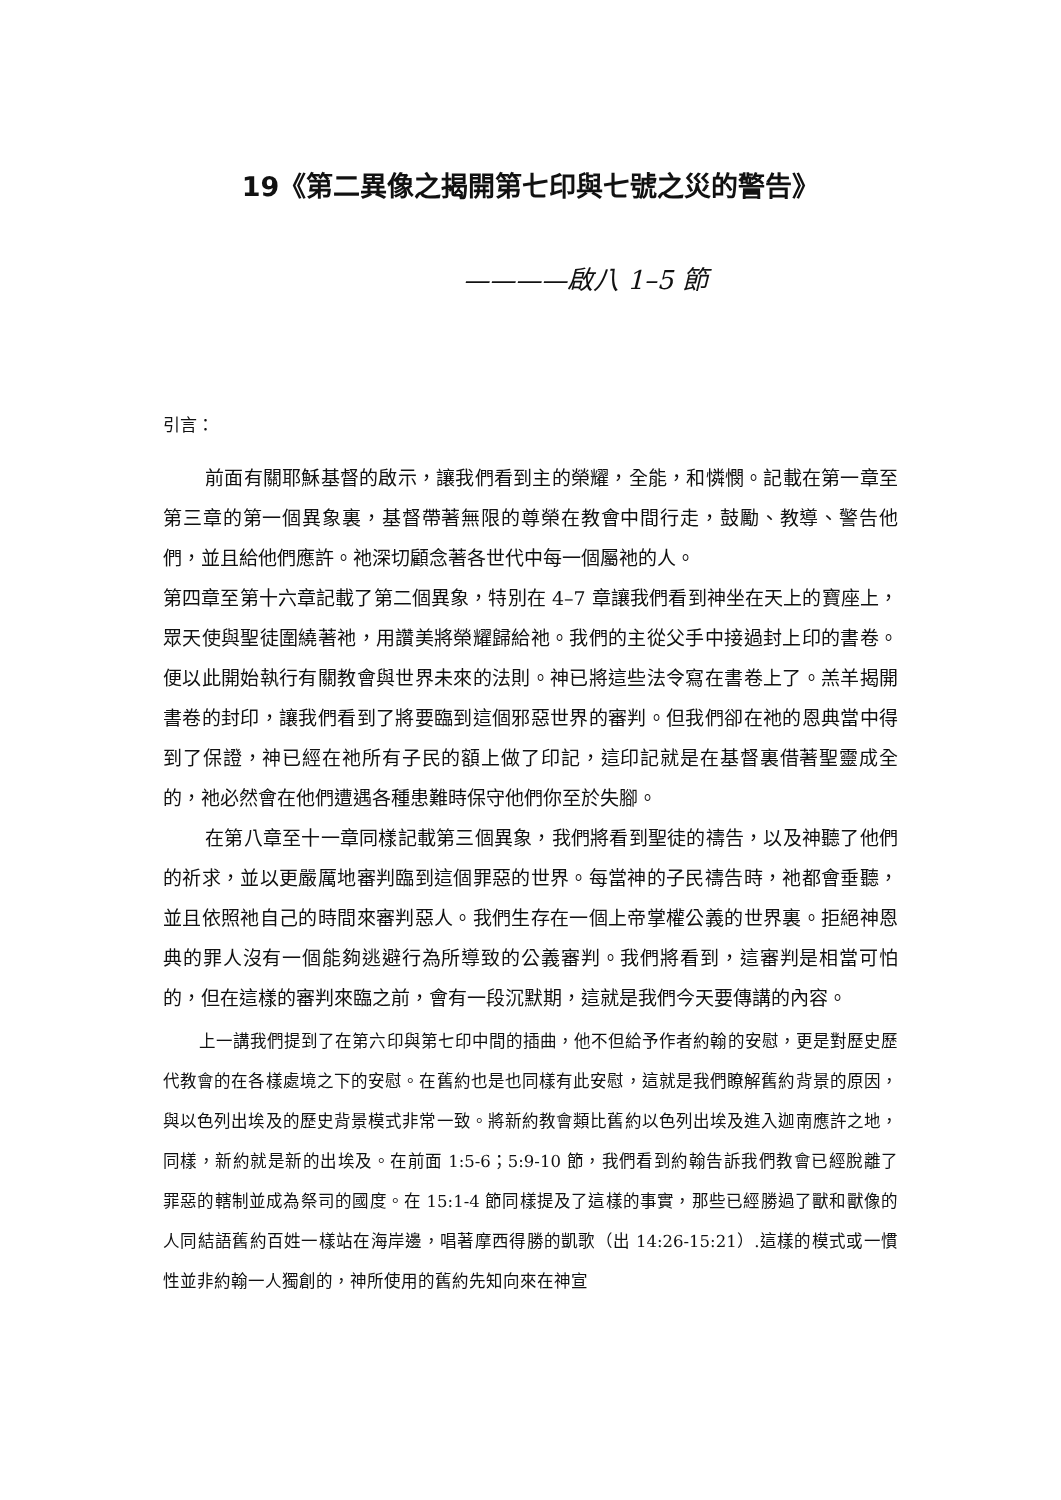19《第二異像之揭開第七印與七號之災的警告》
————啟八 1–5 節
引言：
前面有關耶穌基督的啟示，讓我們看到主的榮耀，全能，和憐憫。記載在第一章至第三章的第一個異象裏，基督帶著無限的尊榮在教會中間行走，鼓勵、教導、警告他們，並且給他們應許。祂深切顧念著各世代中每一個屬祂的人。
第四章至第十六章記載了第二個異象，特別在 4–7 章讓我們看到神坐在天上的寶座上，眾天使與聖徒圍繞著祂，用讚美將榮耀歸給祂。我們的主從父手中接過封上印的書卷。便以此開始執行有關教會與世界未來的法則。神已將這些法令寫在書卷上了。羔羊揭開書卷的封印，讓我們看到了將要臨到這個邪惡世界的審判。但我們卻在祂的恩典當中得到了保證，神已經在祂所有子民的額上做了印記，這印記就是在基督裏借著聖靈成全的，祂必然會在他們遭遇各種患難時保守他們你至於失腳。
在第八章至十一章同樣記載第三個異象，我們將看到聖徒的禱告，以及神聽了他們的祈求，並以更嚴厲地審判臨到這個罪惡的世界。每當神的子民禱告時，祂都會垂聽，並且依照祂自己的時間來審判惡人。我們生存在一個上帝掌權公義的世界裏。拒絕神恩典的罪人沒有一個能夠逃避行為所導致的公義審判。我們將看到，這審判是相當可怕的，但在這樣的審判來臨之前，會有一段沉默期，這就是我們今天要傳講的內容。
上一講我們提到了在第六印與第七印中間的插曲，他不但給予作者約翰的安慰，更是對歷史歷代教會的在各樣處境之下的安慰。在舊約也是也同樣有此安慰，這就是我們瞭解舊約背景的原因，與以色列出埃及的歷史背景模式非常一致。將新約教會類比舊約以色列出埃及進入迦南應許之地，同樣，新約就是新的出埃及。在前面 1:5-6；5:9-10 節，我們看到約翰告訴我們教會已經脫離了罪惡的轄制並成為祭司的國度。在 15:1-4 節同樣提及了這樣的事實，那些已經勝過了獸和獸像的人同結語舊約百姓一樣站在海岸邊，唱著摩西得勝的凱歌（出 14:26-15:21）.這樣的模式或一慣性並非約翰一人獨創的，神所使用的舊約先知向來在神宣